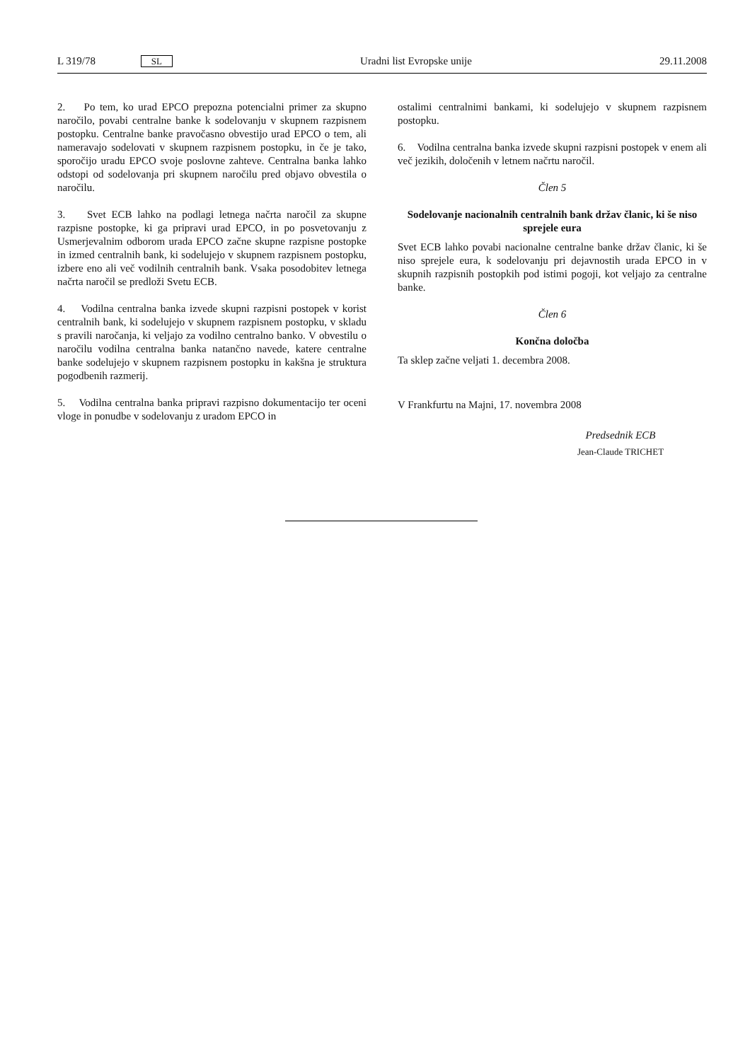L 319/78 SL Uradni list Evropske unije 29.11.2008
2. Po tem, ko urad EPCO prepozna potencialni primer za skupno naročilo, povabi centralne banke k sodelovanju v skupnem razpisnem postopku. Centralne banke pravočasno obvestijo urad EPCO o tem, ali nameravajo sodelovati v skupnem razpisnem postopku, in če je tako, sporočijo uradu EPCO svoje poslovne zahteve. Centralna banka lahko odstopi od sodelovanja pri skupnem naročilu pred objavo obvestila o naročilu.
3. Svet ECB lahko na podlagi letnega načrta naročil za skupne razpisne postopke, ki ga pripravi urad EPCO, in po posvetovanju z Usmerjevalnim odborom urada EPCO začne skupne razpisne postopke in izmed centralnih bank, ki sodelujejo v skupnem razpisnem postopku, izbere eno ali več vodilnih centralnih bank. Vsaka posodobitev letnega načrta naročil se predloži Svetu ECB.
4. Vodilna centralna banka izvede skupni razpisni postopek v korist centralnih bank, ki sodelujejo v skupnem razpisnem postopku, v skladu s pravili naročanja, ki veljajo za vodilno centralno banko. V obvestilu o naročilu vodilna centralna banka natančno navede, katere centralne banke sodelujejo v skupnem razpisnem postopku in kakšna je struktura pogodbenih razmerij.
5. Vodilna centralna banka pripravi razpisno dokumentacijo ter oceni vloge in ponudbe v sodelovanju z uradom EPCO in
ostalimi centralnimi bankami, ki sodelujejo v skupnem razpisnem postopku.
6. Vodilna centralna banka izvede skupni razpisni postopek v enem ali več jezikih, določenih v letnem načrtu naročil.
Člen 5
Sodelovanje nacionalnih centralnih bank držav članic, ki še niso sprejele eura
Svet ECB lahko povabi nacionalne centralne banke držav članic, ki še niso sprejele eura, k sodelovanju pri dejavnostih urada EPCO in v skupnih razpisnih postopkih pod istimi pogoji, kot veljajo za centralne banke.
Člen 6
Končna določba
Ta sklep začne veljati 1. decembra 2008.
V Frankfurtu na Majni, 17. novembra 2008
Predsednik ECB
Jean-Claude TRICHET